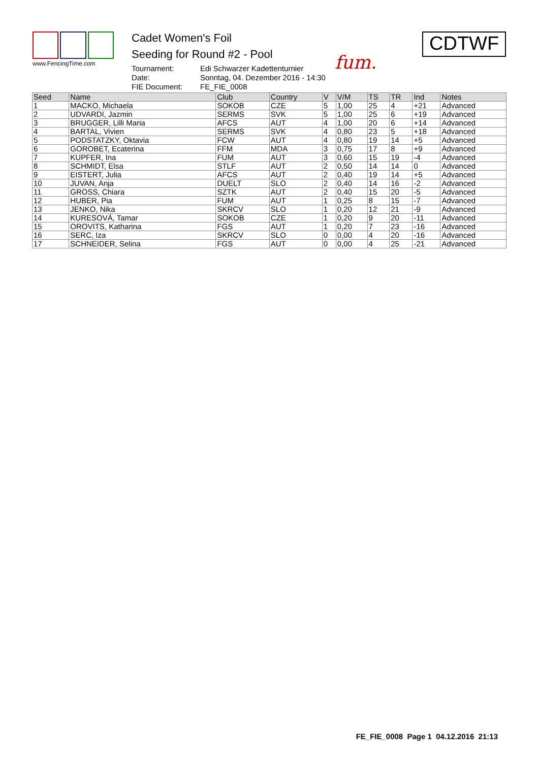www.FencingTime.com
Cadet Women's Foil
Seeding for Round #2 - Pool
Tournament: Edi Schwarzer Kadettenturnier Date: Sonntag, 04. Dezember 2016 - 14:30 FIE Document: FE_FIE_0008
fum.
CDTWF
| Seed | Name | Club | Country | V | V/M | TS | TR | Ind | Notes |
| --- | --- | --- | --- | --- | --- | --- | --- | --- | --- |
| 1 | MACKO, Michaela | SOKOB | CZE | 5 | 1,00 | 25 | 4 | +21 | Advanced |
| 2 | UDVARDI, Jazmin | SERMS | SVK | 5 | 1,00 | 25 | 6 | +19 | Advanced |
| 3 | BRUGGER, Lilli Maria | AFCS | AUT | 4 | 1,00 | 20 | 6 | +14 | Advanced |
| 4 | BARTAL, Vivien | SERMS | SVK | 4 | 0,80 | 23 | 5 | +18 | Advanced |
| 5 | PODSTATZKY, Oktavia | FCW | AUT | 4 | 0,80 | 19 | 14 | +5 | Advanced |
| 6 | GOROBET, Ecaterina | FFM | MDA | 3 | 0,75 | 17 | 8 | +9 | Advanced |
| 7 | KUPFER, Ina | FUM | AUT | 3 | 0,60 | 15 | 19 | -4 | Advanced |
| 8 | SCHMIDT, Elsa | STLF | AUT | 2 | 0,50 | 14 | 14 | 0 | Advanced |
| 9 | EISTERT, Julia | AFCS | AUT | 2 | 0,40 | 19 | 14 | +5 | Advanced |
| 10 | JUVAN, Anja | DUELT | SLO | 2 | 0,40 | 14 | 16 | -2 | Advanced |
| 11 | GROSS, Chiara | SZTK | AUT | 2 | 0,40 | 15 | 20 | -5 | Advanced |
| 12 | HUBER, Pia | FUM | AUT | 1 | 0,25 | 8 | 15 | -7 | Advanced |
| 13 | JENKO, Nika | SKRCV | SLO | 1 | 0,20 | 12 | 21 | -9 | Advanced |
| 14 | KURESOVÁ, Tamar | SOKOB | CZE | 1 | 0,20 | 9 | 20 | -11 | Advanced |
| 15 | OROVITS, Katharina | FGS | AUT | 1 | 0,20 | 7 | 23 | -16 | Advanced |
| 16 | SERC, Iza | SKRCV | SLO | 0 | 0,00 | 4 | 20 | -16 | Advanced |
| 17 | SCHNEIDER, Selina | FGS | AUT | 0 | 0,00 | 4 | 25 | -21 | Advanced |
FE_FIE_0008 Page 1 04.12.2016 21:13